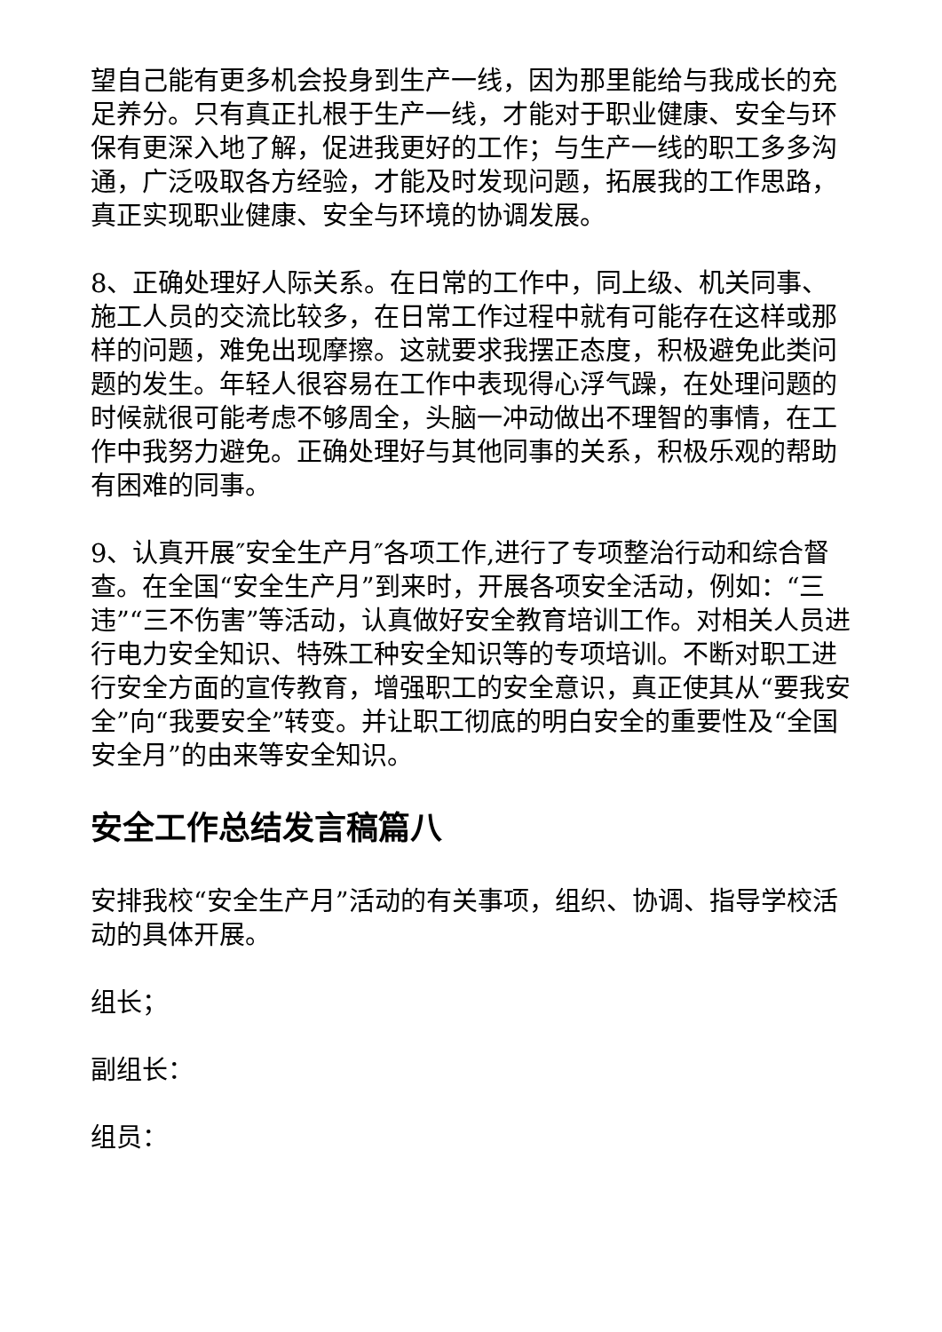望自己能有更多机会投身到生产一线，因为那里能给与我成长的充足养分。只有真正扎根于生产一线，才能对于职业健康、安全与环保有更深入地了解，促进我更好的工作；与生产一线的职工多多沟通，广泛吸取各方经验，才能及时发现问题，拓展我的工作思路，真正实现职业健康、安全与环境的协调发展。
8、正确处理好人际关系。在日常的工作中，同上级、机关同事、施工人员的交流比较多，在日常工作过程中就有可能存在这样或那样的问题，难免出现摩擦。这就要求我摆正态度，积极避免此类问题的发生。年轻人很容易在工作中表现得心浮气躁，在处理问题的时候就很可能考虑不够周全，头脑一冲动做出不理智的事情，在工作中我努力避免。正确处理好与其他同事的关系，积极乐观的帮助有困难的同事。
9、认真开展″安全生产月″各项工作,进行了专项整治行动和综合督查。在全国“安全生产月”到来时，开展各项安全活动，例如：“三违”“三不伤害”等活动，认真做好安全教育培训工作。对相关人员进行电力安全知识、特殊工种安全知识等的专项培训。不断对职工进行安全方面的宣传教育，增强职工的安全意识，真正使其从“要我安全”向“我要安全”转变。并让职工彻底的明白安全的重要性及“全国安全月”的由来等安全知识。
安全工作总结发言稿篇八
安排我校“安全生产月”活动的有关事项，组织、协调、指导学校活动的具体开展。
组长；
副组长：
组员：